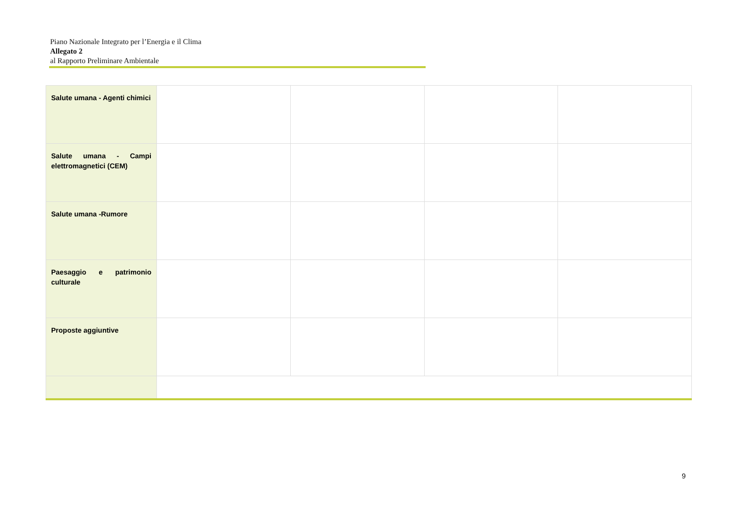Piano Nazionale Integrato per l’Energia e il Clima
Allegato 2
al Rapporto Preliminare Ambientale
| Salute umana - Agenti chimici | | | | |
| Salute umana - Campi elettromagnetici (CEM) | | | | |
| Salute umana -Rumore | | | | |
| Paesaggio e patrimonio culturale | | | | |
| Proposte aggiuntive | | | | |
9